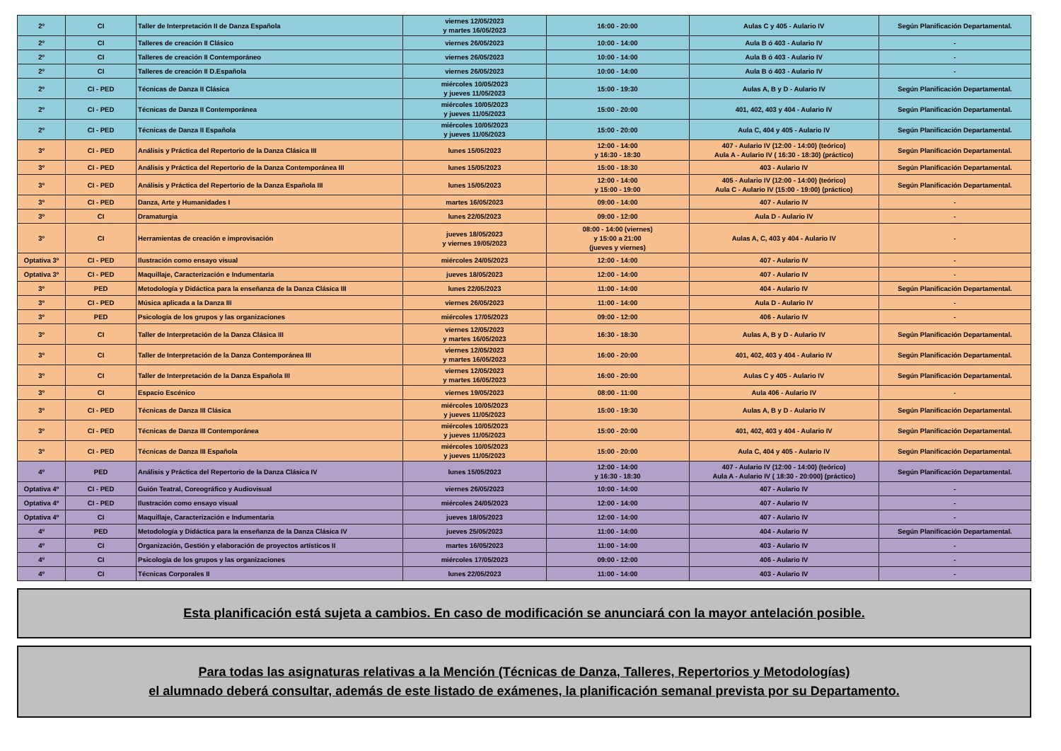| 2º | CI | Taller de Interpretación II de Danza Española | viernes 12/05/2023 y martes 16/05/2023 | 16:00 - 20:00 | Aulas C y 405 - Aulario IV | Según Planificación Departamental. |
| 2º | CI | Talleres de creación II Clásico | viernes 26/05/2023 | 10:00 - 14:00 | Aula B ó 403 - Aulario IV | - |
| 2º | CI | Talleres de creación II Contemporáneo | viernes 26/05/2023 | 10:00 - 14:00 | Aula B ó 403 - Aulario IV | - |
| 2º | CI | Talleres de creación II D.Española | viernes 26/05/2023 | 10:00 - 14:00 | Aula B ó 403 - Aulario IV | - |
| 2º | CI - PED | Técnicas de Danza II Clásica | miércoles 10/05/2023 y jueves 11/05/2023 | 15:00 - 19:30 | Aulas A, B y D - Aulario IV | Según Planificación Departamental. |
| 2º | CI - PED | Técnicas de Danza II Contemporánea | miércoles 10/05/2023 y jueves 11/05/2023 | 15:00 - 20:00 | 401, 402, 403 y 404 - Aulario IV | Según Planificación Departamental. |
| 2º | CI - PED | Técnicas de Danza II Española | miércoles 10/05/2023 y jueves 11/05/2023 | 15:00 - 20:00 | Aula C, 404 y 405 - Aulario IV | Según Planificación Departamental. |
| 3º | CI - PED | Análisis y Práctica del Repertorio de la Danza Clásica III | lunes 15/05/2023 | 12:00 - 14:00 y 16:30 - 18:30 | 407 - Aulario IV (12:00 - 14:00) (teórico) Aula A - Aulario IV ( 16:30 - 18:30) (práctico) | Según Planificación Departamental. |
| 3º | CI - PED | Análisis y Práctica del Repertorio de la Danza Contemporánea III | lunes 15/05/2023 | 15:00 - 18:30 | 403 - Aulario IV | Según Planificación Departamental. |
| 3º | CI - PED | Análisis y Práctica del Repertorio de la Danza Española III | lunes 15/05/2023 | 12:00 - 14:00 y 15:00 - 19:00 | 405 - Aulario IV (12:00 - 14:00) (teórico) Aula C - Aulario IV (15:00 - 19:00) (práctico) | Según Planificación Departamental. |
| 3º | CI - PED | Danza, Arte y Humanidades I | martes 16/05/2023 | 09:00 - 14:00 | 407 - Aulario IV | - |
| 3º | CI | Dramaturgia | lunes 22/05/2023 | 09:00 - 12:00 | Aula D - Aulario IV | - |
| 3º | CI | Herramientas de creación e improvisación | jueves 18/05/2023 y viernes 19/05/2023 | 08:00 - 14:00 (viernes) y 15:00 a 21:00 (jueves y viernes) | Aulas A, C, 403 y 404 - Aulario IV | - |
| Optativa 3º | CI - PED | Ilustración como ensayo visual | miércoles 24/05/2023 | 12:00 - 14:00 | 407 - Aulario IV | - |
| Optativa 3º | CI - PED | Maquillaje, Caracterización e Indumentaria | jueves 18/05/2023 | 12:00 - 14:00 | 407 - Aulario IV | - |
| 3º | PED | Metodología y Didáctica para la enseñanza de la Danza Clásica III | lunes 22/05/2023 | 11:00 - 14:00 | 404 - Aulario IV | Según Planificación Departamental. |
| 3º | CI - PED | Música aplicada a la Danza III | viernes 26/05/2023 | 11:00 - 14:00 | Aula D - Aulario IV | - |
| 3º | PED | Psicología de los grupos y las organizaciones | miércoles 17/05/2023 | 09:00 - 12:00 | 406 - Aulario IV | - |
| 3º | CI | Taller de Interpretación de la Danza Clásica III | viernes 12/05/2023 y martes 16/05/2023 | 16:30 - 18:30 | Aulas A, B y D - Aulario IV | Según Planificación Departamental. |
| 3º | CI | Taller de Interpretación de la Danza Contemporánea III | viernes 12/05/2023 y martes 16/05/2023 | 16:00 - 20:00 | 401, 402, 403 y 404 - Aulario IV | Según Planificación Departamental. |
| 3º | CI | Taller de Interpretación de la Danza Española III | viernes 12/05/2023 y martes 16/05/2023 | 16:00 - 20:00 | Aulas C y 405 - Aulario IV | Según Planificación Departamental. |
| 3º | CI | Espacio Escénico | viernes 19/05/2023 | 08:00 - 11:00 | Aula 406 - Aulario IV | - |
| 3º | CI - PED | Técnicas de Danza III Clásica | miércoles 10/05/2023 y jueves 11/05/2023 | 15:00 - 19:30 | Aulas A, B y D - Aulario IV | Según Planificación Departamental. |
| 3º | CI - PED | Técnicas de Danza III Contemporánea | miércoles 10/05/2023 y jueves 11/05/2023 | 15:00 - 20:00 | 401, 402, 403 y 404 - Aulario IV | Según Planificación Departamental. |
| 3º | CI - PED | Técnicas de Danza III Española | miércoles 10/05/2023 y jueves 11/05/2023 | 15:00 - 20:00 | Aula C, 404 y 405 - Aulario IV | Según Planificación Departamental. |
| 4º | PED | Análisis y Práctica del Repertorio de la Danza Clásica IV | lunes 15/05/2023 | 12:00 - 14:00 y 16:30 - 18:30 | 407 - Aulario IV (12:00 - 14:00) (teórico) Aula A - Aulario IV ( 18:30 - 20:000) (práctico) | Según Planificación Departamental. |
| Optativa 4º | CI - PED | Guión Teatral, Coreográfico y Audiovisual | viernes 26/05/2023 | 10:00 - 14:00 | 407 - Aulario IV | - |
| Optativa 4º | CI - PED | Ilustración como ensayo visual | miércoles 24/05/2023 | 12:00 - 14:00 | 407 - Aulario IV | - |
| Optativa 4º | CI | Maquillaje, Caracterización e Indumentaria | jueves 18/05/2023 | 12:00 - 14:00 | 407 - Aulario IV | - |
| 4º | PED | Metodología y Didáctica para la enseñanza de la Danza Clásica IV | jueves 25/05/2023 | 11:00 - 14:00 | 404 - Aulario IV | Según Planificación Departamental. |
| 4º | CI | Organización, Gestión y elaboración de proyectos artísticos II | martes 16/05/2023 | 11:00 - 14:00 | 403 - Aulario IV | - |
| 4º | CI | Psicología de los grupos y las organizaciones | miércoles 17/05/2023 | 09:00 - 12:00 | 406 - Aulario IV | - |
| 4º | CI | Técnicas Corporales II | lunes 22/05/2023 | 11:00 - 14:00 | 403 - Aulario IV | - |
Esta planificación está sujeta a cambios. En caso de modificación se anunciará con la mayor antelación posible.
Para todas las asignaturas relativas a la Mención (Técnicas de Danza, Talleres, Repertorios y Metodologías)
el alumnado deberá consultar, además de este listado de exámenes, la planificación semanal prevista por su Departamento.